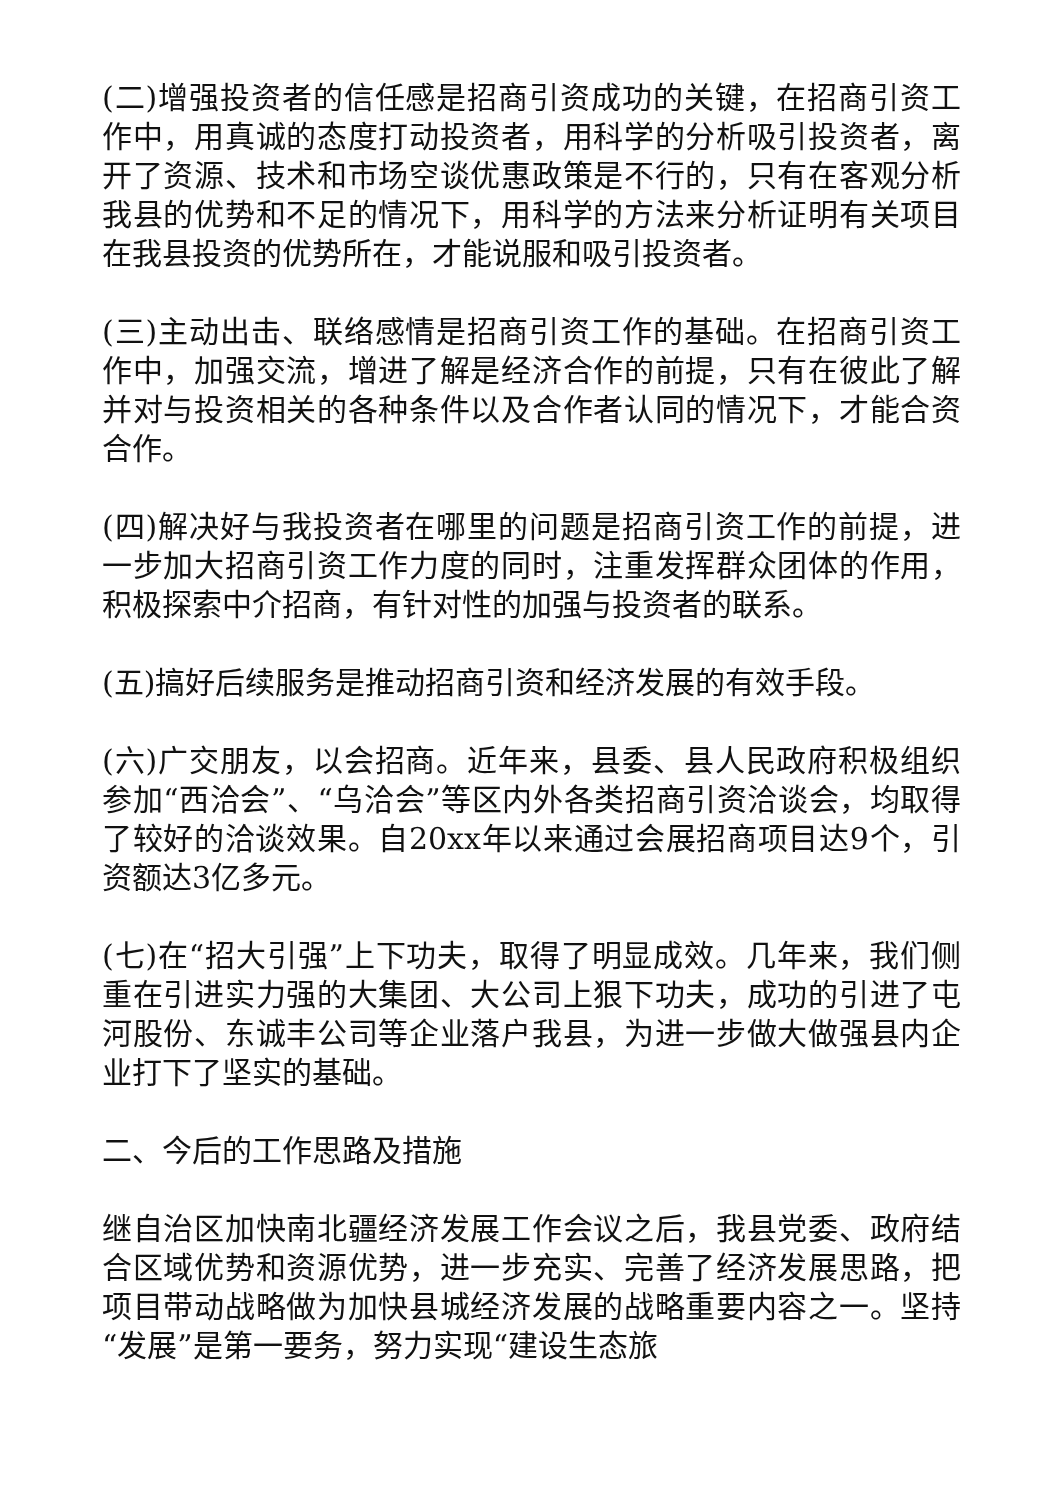(二)增强投资者的信任感是招商引资成功的关键，在招商引资工作中，用真诚的态度打动投资者，用科学的分析吸引投资者，离开了资源、技术和市场空谈优惠政策是不行的，只有在客观分析我县的优势和不足的情况下，用科学的方法来分析证明有关项目在我县投资的优势所在，才能说服和吸引投资者。
(三)主动出击、联络感情是招商引资工作的基础。在招商引资工作中，加强交流，增进了解是经济合作的前提，只有在彼此了解并对与投资相关的各种条件以及合作者认同的情况下，才能合资合作。
(四)解决好与我投资者在哪里的问题是招商引资工作的前提，进一步加大招商引资工作力度的同时，注重发挥群众团体的作用，积极探索中介招商，有针对性的加强与投资者的联系。
(五)搞好后续服务是推动招商引资和经济发展的有效手段。
(六)广交朋友，以会招商。近年来，县委、县人民政府积极组织参加“西洽会”、“乌洽会”等区内外各类招商引资洽谈会，均取得了较好的洽谈效果。自20xx年以来通过会展招商项目达9个，引资额达3亿多元。
(七)在“招大引强”上下功夫，取得了明显成效。几年来，我们侧重在引进实力强的大集团、大公司上狠下功夫，成功的引进了屯河股份、东诚丰公司等企业落户我县，为进一步做大做强县内企业打下了坚实的基础。
二、今后的工作思路及措施
继自治区加快南北疆经济发展工作会议之后，我县党委、政府结合区域优势和资源优势，进一步充实、完善了经济发展思路，把项目带动战略做为加快县城经济发展的战略重要内容之一。坚持“发展”是第一要务，努力实现“建设生态旅